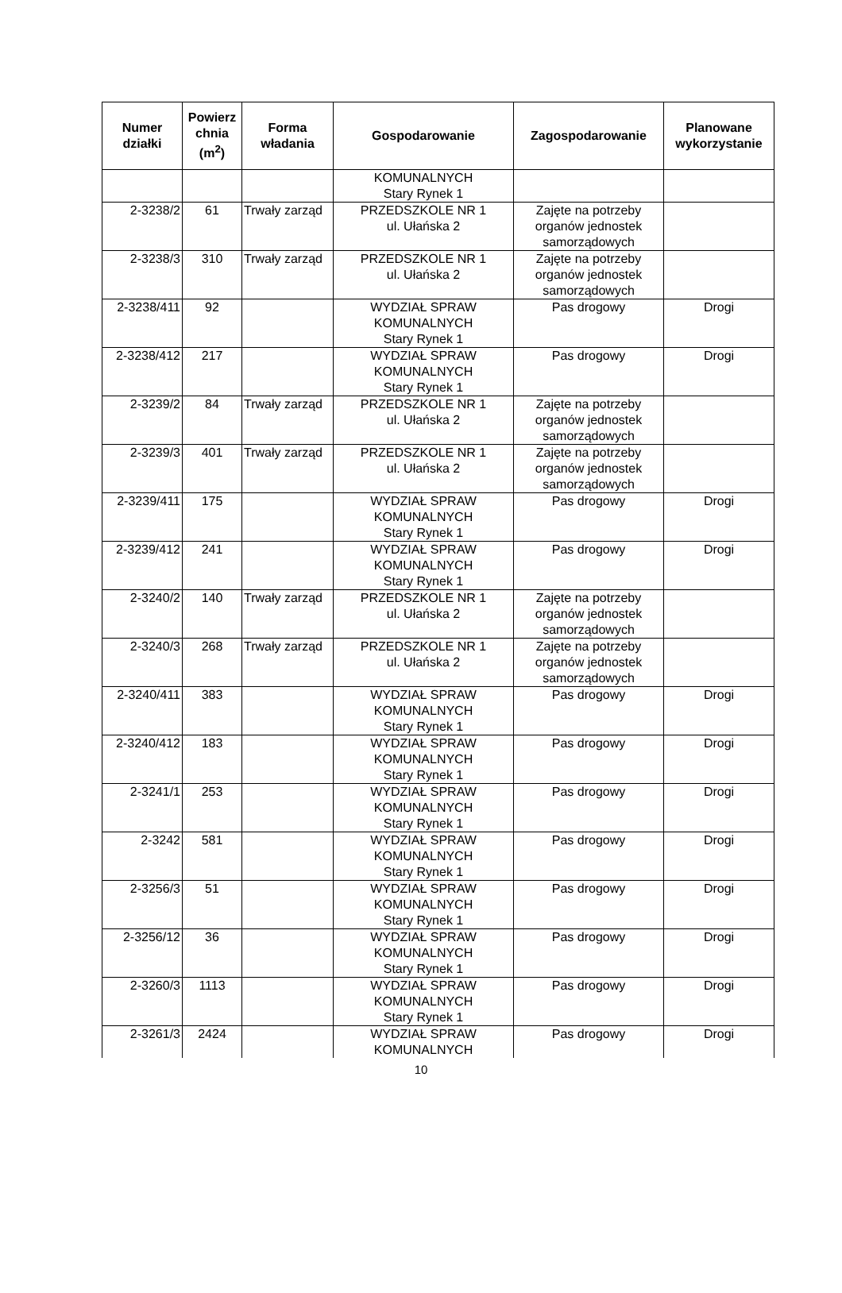| Numer działki | Powierz chnia (m<sup>2</sup>) | Forma władania | Gospodarowanie | Zagospodarowanie | Planowane wykorzystanie |
| --- | --- | --- | --- | --- | --- |
| | | | KOMUNALNYCH Stary Rynek 1 | | |
| 2-3238/2 | 61 | Trwały zarząd | PRZEDSZKOLE NR 1 ul. Ułańska 2 | Zajęte na potrzeby organów jednostek samorządowych | |
| 2-3238/3 | 310 | Trwały zarząd | PRZEDSZKOLE NR 1 ul. Ułańska 2 | Zajęte na potrzeby organów jednostek samorządowych | |
| 2-3238/411 | 92 | | WYDZIAŁ SPRAW KOMUNALNYCH Stary Rynek 1 | Pas drogowy | Drogi |
| 2-3238/412 | 217 | | WYDZIAŁ SPRAW KOMUNALNYCH Stary Rynek 1 | Pas drogowy | Drogi |
| 2-3239/2 | 84 | Trwały zarząd | PRZEDSZKOLE NR 1 ul. Ułańska 2 | Zajęte na potrzeby organów jednostek samorządowych | |
| 2-3239/3 | 401 | Trwały zarząd | PRZEDSZKOLE NR 1 ul. Ułańska 2 | Zajęte na potrzeby organów jednostek samorządowych | |
| 2-3239/411 | 175 | | WYDZIAŁ SPRAW KOMUNALNYCH Stary Rynek 1 | Pas drogowy | Drogi |
| 2-3239/412 | 241 | | WYDZIAŁ SPRAW KOMUNALNYCH Stary Rynek 1 | Pas drogowy | Drogi |
| 2-3240/2 | 140 | Trwały zarząd | PRZEDSZKOLE NR 1 ul. Ułańska 2 | Zajęte na potrzeby organów jednostek samorządowych | |
| 2-3240/3 | 268 | Trwały zarząd | PRZEDSZKOLE NR 1 ul. Ułańska 2 | Zajęte na potrzeby organów jednostek samorządowych | |
| 2-3240/411 | 383 | | WYDZIAŁ SPRAW KOMUNALNYCH Stary Rynek 1 | Pas drogowy | Drogi |
| 2-3240/412 | 183 | | WYDZIAŁ SPRAW KOMUNALNYCH Stary Rynek 1 | Pas drogowy | Drogi |
| 2-3241/1 | 253 | | WYDZIAŁ SPRAW KOMUNALNYCH Stary Rynek 1 | Pas drogowy | Drogi |
| 2-3242 | 581 | | WYDZIAŁ SPRAW KOMUNALNYCH Stary Rynek 1 | Pas drogowy | Drogi |
| 2-3256/3 | 51 | | WYDZIAŁ SPRAW KOMUNALNYCH Stary Rynek 1 | Pas drogowy | Drogi |
| 2-3256/12 | 36 | | WYDZIAŁ SPRAW KOMUNALNYCH Stary Rynek 1 | Pas drogowy | Drogi |
| 2-3260/3 | 1113 | | WYDZIAŁ SPRAW KOMUNALNYCH Stary Rynek 1 | Pas drogowy | Drogi |
| 2-3261/3 | 2424 | | WYDZIAŁ SPRAW KOMUNALNYCH | Pas drogowy | Drogi |
10